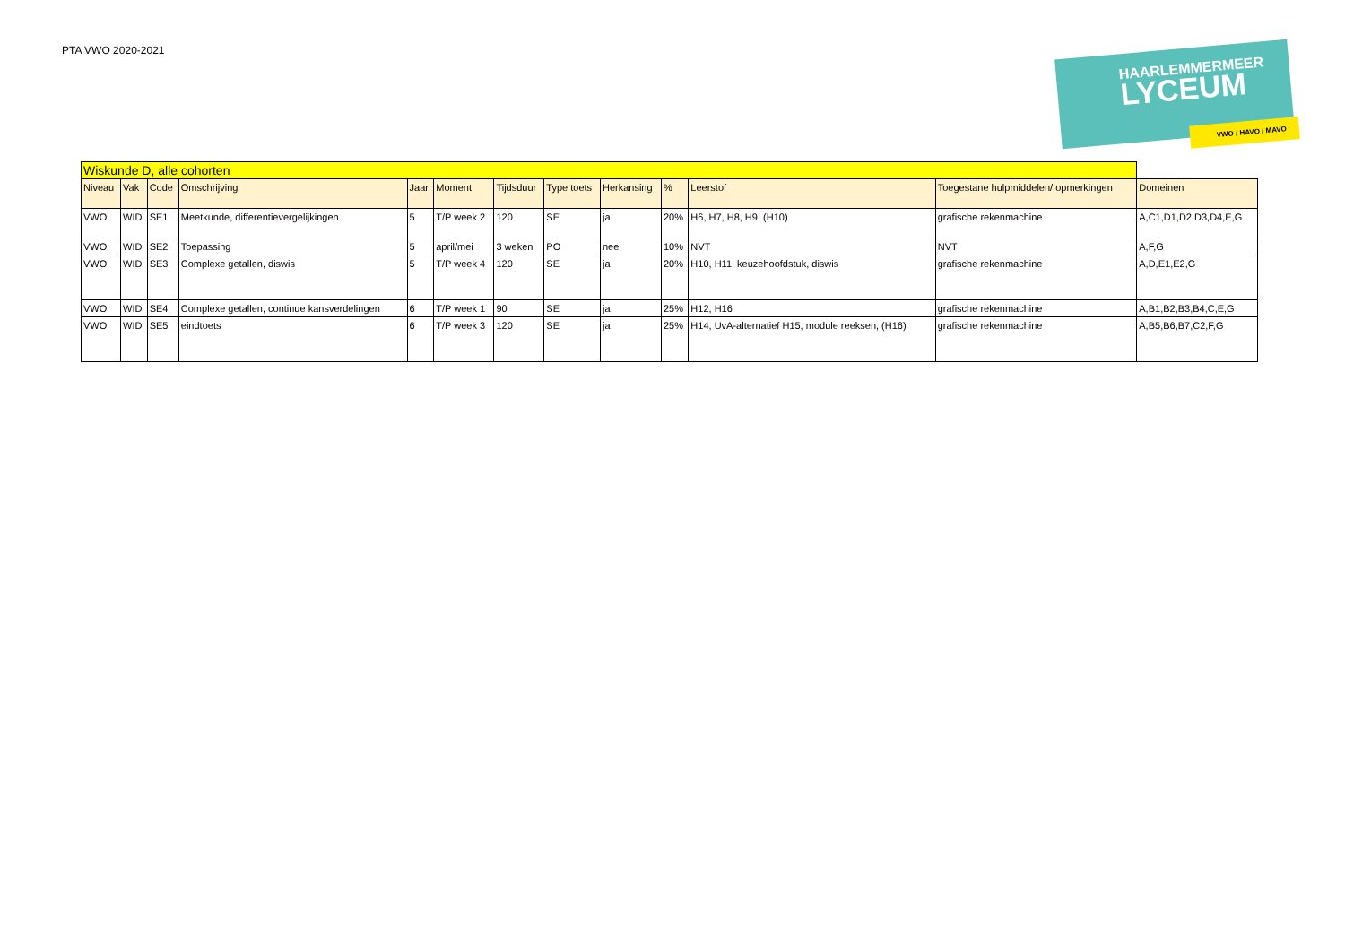PTA VWO 2020-2021
HAARLEMMERMEER
LYCEUM
VWO / HAVO / MAVO
| Wiskunde D, alle cohorten | | | | | | | | | | | | |
| Niveau | Vak | Code | Omschrijving | Jaar | Moment | Tijdsduur | Type toets | Herkansing | % | Leerstof | Toegestane hulpmiddelen/ opmerkingen | Domeinen |
| VWO | WID | SE1 | Meetkunde, differentievergelijkingen | 5 | T/P week 2 | 120 | SE | ja | 20% | H6, H7, H8, H9, (H10) | grafische rekenmachine | A,C1,D1,D2,D3,D4,E,G |
| VWO | WID | SE2 | Toepassing | 5 | april/mei | 3 weken | PO | nee | 10% | NVT | NVT | A,F,G |
| VWO | WID | SE3 | Complexe getallen, diswis | 5 | T/P week 4 | 120 | SE | ja | 20% | H10, H11, keuzehoofdstuk, diswis | grafische rekenmachine | A,D,E1,E2,G |
| VWO | WID | SE4 | Complexe getallen, continue kansverdelingen | 6 | T/P week 1 | 90 | SE | ja | 25% | H12, H16 | grafische rekenmachine | A,B1,B2,B3,B4,C,E,G |
| VWO | WID | SE5 | eindtoets | 6 | T/P week 3 | 120 | SE | ja | 25% | H14, UvA-alternatief H15, module reeksen, (H16) | grafische rekenmachine | A,B5,B6,B7,C2,F,G |